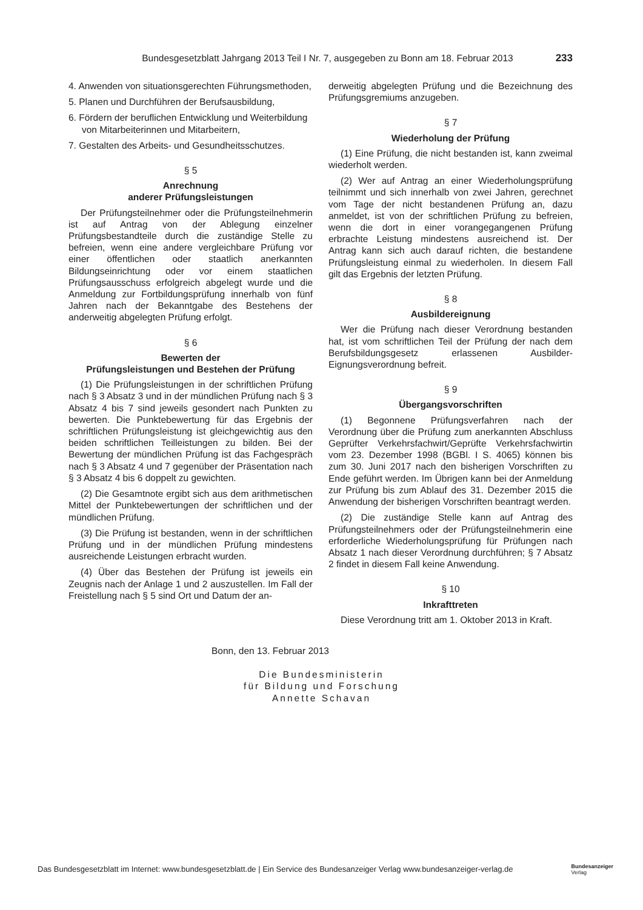Bundesgesetzblatt Jahrgang 2013 Teil I Nr. 7, ausgegeben zu Bonn am 18. Februar 2013 233
4. Anwenden von situationsgerechten Führungsmethoden,
5. Planen und Durchführen der Berufsausbildung,
6. Fördern der beruflichen Entwicklung und Weiterbildung von Mitarbeiterinnen und Mitarbeitern,
7. Gestalten des Arbeits- und Gesundheitsschutzes.
§ 5
Anrechnung
anderer Prüfungsleistungen
Der Prüfungsteilnehmer oder die Prüfungsteilnehmerin ist auf Antrag von der Ablegung einzelner Prüfungsbestandteile durch die zuständige Stelle zu befreien, wenn eine andere vergleichbare Prüfung vor einer öffentlichen oder staatlich anerkannten Bildungseinrichtung oder vor einem staatlichen Prüfungsausschuss erfolgreich abgelegt wurde und die Anmeldung zur Fortbildungsprüfung innerhalb von fünf Jahren nach der Bekanntgabe des Bestehens der anderweitig abgelegten Prüfung erfolgt.
§ 6
Bewerten der
Prüfungsleistungen und Bestehen der Prüfung
(1) Die Prüfungsleistungen in der schriftlichen Prüfung nach § 3 Absatz 3 und in der mündlichen Prüfung nach § 3 Absatz 4 bis 7 sind jeweils gesondert nach Punkten zu bewerten. Die Punktebewertung für das Ergebnis der schriftlichen Prüfungsleistung ist gleichgewichtig aus den beiden schriftlichen Teilleistungen zu bilden. Bei der Bewertung der mündlichen Prüfung ist das Fachgespräch nach § 3 Absatz 4 und 7 gegenüber der Präsentation nach § 3 Absatz 4 bis 6 doppelt zu gewichten.
(2) Die Gesamtnote ergibt sich aus dem arithmetischen Mittel der Punktebewertungen der schriftlichen und der mündlichen Prüfung.
(3) Die Prüfung ist bestanden, wenn in der schriftlichen Prüfung und in der mündlichen Prüfung mindestens ausreichende Leistungen erbracht wurden.
(4) Über das Bestehen der Prüfung ist jeweils ein Zeugnis nach der Anlage 1 und 2 auszustellen. Im Fall der Freistellung nach § 5 sind Ort und Datum der an-
derweitig abgelegten Prüfung und die Bezeichnung des Prüfungsgremiums anzugeben.
§ 7
Wiederholung der Prüfung
(1) Eine Prüfung, die nicht bestanden ist, kann zweimal wiederholt werden.
(2) Wer auf Antrag an einer Wiederholungsprüfung teilnimmt und sich innerhalb von zwei Jahren, gerechnet vom Tage der nicht bestandenen Prüfung an, dazu anmeldet, ist von der schriftlichen Prüfung zu befreien, wenn die dort in einer vorangegangenen Prüfung erbrachte Leistung mindestens ausreichend ist. Der Antrag kann sich auch darauf richten, die bestandene Prüfungsleistung einmal zu wiederholen. In diesem Fall gilt das Ergebnis der letzten Prüfung.
§ 8
Ausbildereignung
Wer die Prüfung nach dieser Verordnung bestanden hat, ist vom schriftlichen Teil der Prüfung der nach dem Berufsbildungsgesetz erlassenen Ausbilder-Eignungsverordnung befreit.
§ 9
Übergangsvorschriften
(1) Begonnene Prüfungsverfahren nach der Verordnung über die Prüfung zum anerkannten Abschluss Geprüfter Verkehrsfachwirt/Geprüfte Verkehrsfachwirtin vom 23. Dezember 1998 (BGBl. I S. 4065) können bis zum 30. Juni 2017 nach den bisherigen Vorschriften zu Ende geführt werden. Im Übrigen kann bei der Anmeldung zur Prüfung bis zum Ablauf des 31. Dezember 2015 die Anwendung der bisherigen Vorschriften beantragt werden.
(2) Die zuständige Stelle kann auf Antrag des Prüfungsteilnehmers oder der Prüfungsteilnehmerin eine erforderliche Wiederholungsprüfung für Prüfungen nach Absatz 1 nach dieser Verordnung durchführen; § 7 Absatz 2 findet in diesem Fall keine Anwendung.
§ 10
Inkrafttreten
Diese Verordnung tritt am 1. Oktober 2013 in Kraft.
Bonn, den 13. Februar 2013
Die Bundesministerin
für Bildung und Forschung
Annette Schavan
Das Bundesgesetzblatt im Internet: www.bundesgesetzblatt.de | Ein Service des Bundesanzeiger Verlag www.bundesanzeiger-verlag.de Bundesanzeiger
Verlag